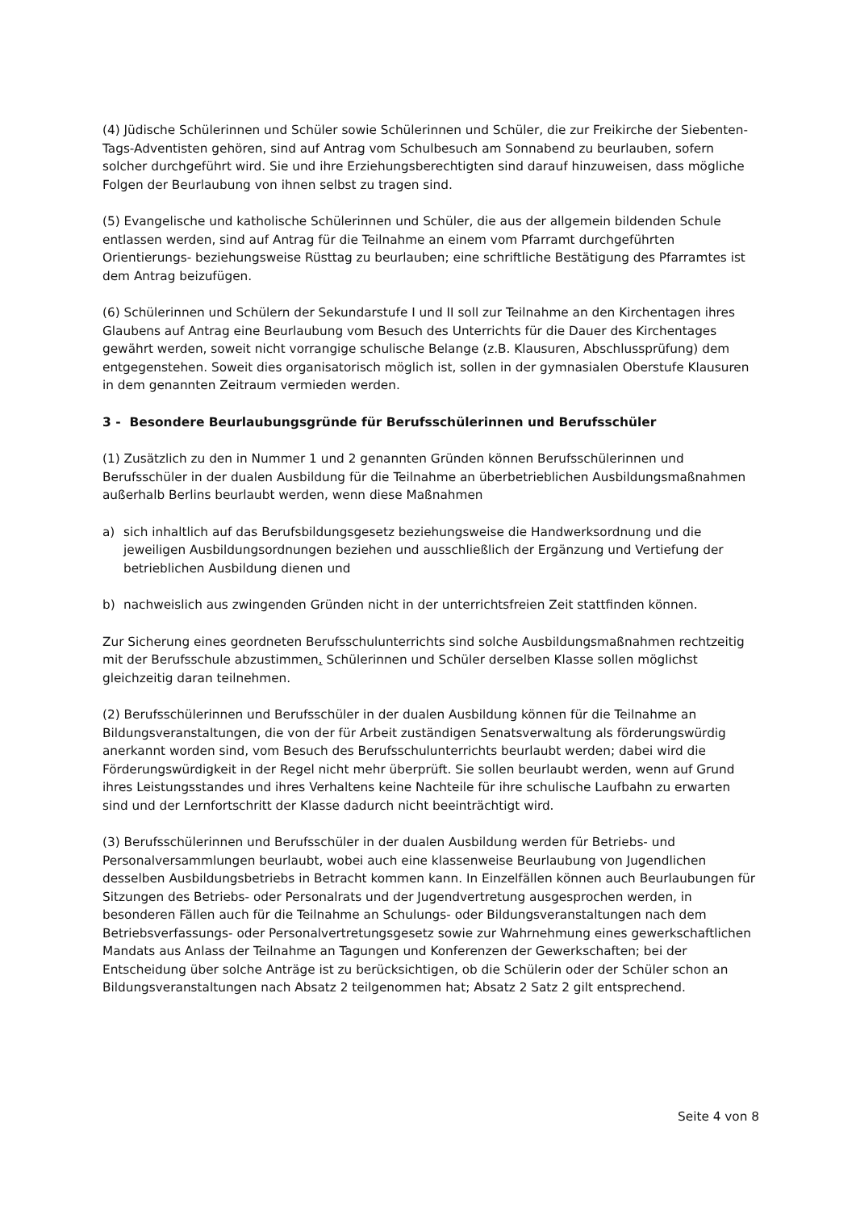(4) Jüdische Schülerinnen und Schüler sowie Schülerinnen und Schüler, die zur Freikirche der Siebenten-Tags-Adventisten gehören, sind auf Antrag vom Schulbesuch am Sonnabend zu beurlauben, sofern solcher durchgeführt wird. Sie und ihre Erziehungsberechtigten sind darauf hinzuweisen, dass mögliche Folgen der Beurlaubung von ihnen selbst zu tragen sind.
(5) Evangelische und katholische Schülerinnen und Schüler, die aus der allgemein bildenden Schule entlassen werden, sind auf Antrag für die Teilnahme an einem vom Pfarramt durchgeführten Orientierungs- beziehungsweise Rüsttag zu beurlauben; eine schriftliche Bestätigung des Pfarramtes ist dem Antrag beizufügen.
(6) Schülerinnen und Schülern der Sekundarstufe I und II soll zur Teilnahme an den Kirchentagen ihres Glaubens auf Antrag eine Beurlaubung vom Besuch des Unterrichts für die Dauer des Kirchentages gewährt werden, soweit nicht vorrangige schulische Belange (z.B. Klausuren, Abschlussprüfung) dem entgegenstehen. Soweit dies organisatorisch möglich ist, sollen in der gymnasialen Oberstufe Klausuren in dem genannten Zeitraum vermieden werden.
3 - Besondere Beurlaubungsgründe für Berufsschülerinnen und Berufsschüler
(1) Zusätzlich zu den in Nummer 1 und 2 genannten Gründen können Berufsschülerinnen und Berufsschüler in der dualen Ausbildung für die Teilnahme an überbetrieblichen Ausbildungsmaßnahmen außerhalb Berlins beurlaubt werden, wenn diese Maßnahmen
a) sich inhaltlich auf das Berufsbildungsgesetz beziehungsweise die Handwerksordnung und die jeweiligen Ausbildungsordnungen beziehen und ausschließlich der Ergänzung und Vertiefung der betrieblichen Ausbildung dienen und
b) nachweislich aus zwingenden Gründen nicht in der unterrichtsfreien Zeit stattfinden können.
Zur Sicherung eines geordneten Berufsschulunterrichts sind solche Ausbildungsmaßnahmen rechtzeitig mit der Berufsschule abzustimmen. Schülerinnen und Schüler derselben Klasse sollen möglichst gleichzeitig daran teilnehmen.
(2) Berufsschülerinnen und Berufsschüler in der dualen Ausbildung können für die Teilnahme an Bildungsveranstaltungen, die von der für Arbeit zuständigen Senatsverwaltung als förderungswürdig anerkannt worden sind, vom Besuch des Berufsschulunterrichts beurlaubt werden; dabei wird die Förderungswürdigkeit in der Regel nicht mehr überprüft. Sie sollen beurlaubt werden, wenn auf Grund ihres Leistungsstandes und ihres Verhaltens keine Nachteile für ihre schulische Laufbahn zu erwarten sind und der Lernfortschritt der Klasse dadurch nicht beeinträchtigt wird.
(3) Berufsschülerinnen und Berufsschüler in der dualen Ausbildung werden für Betriebs- und Personalversammlungen beurlaubt, wobei auch eine klassenweise Beurlaubung von Jugendlichen desselben Ausbildungsbetriebs in Betracht kommen kann. In Einzelfällen können auch Beurlaubungen für Sitzungen des Betriebs- oder Personalrats und der Jugendvertretung ausgesprochen werden, in besonderen Fällen auch für die Teilnahme an Schulungs- oder Bildungsveranstaltungen nach dem Betriebsverfassungs- oder Personalvertretungsgesetz sowie zur Wahrnehmung eines gewerkschaftlichen Mandats aus Anlass der Teilnahme an Tagungen und Konferenzen der Gewerkschaften; bei der Entscheidung über solche Anträge ist zu berücksichtigen, ob die Schülerin oder der Schüler schon an Bildungsveranstaltungen nach Absatz 2 teilgenommen hat; Absatz 2 Satz 2 gilt entsprechend.
Seite 4 von 8